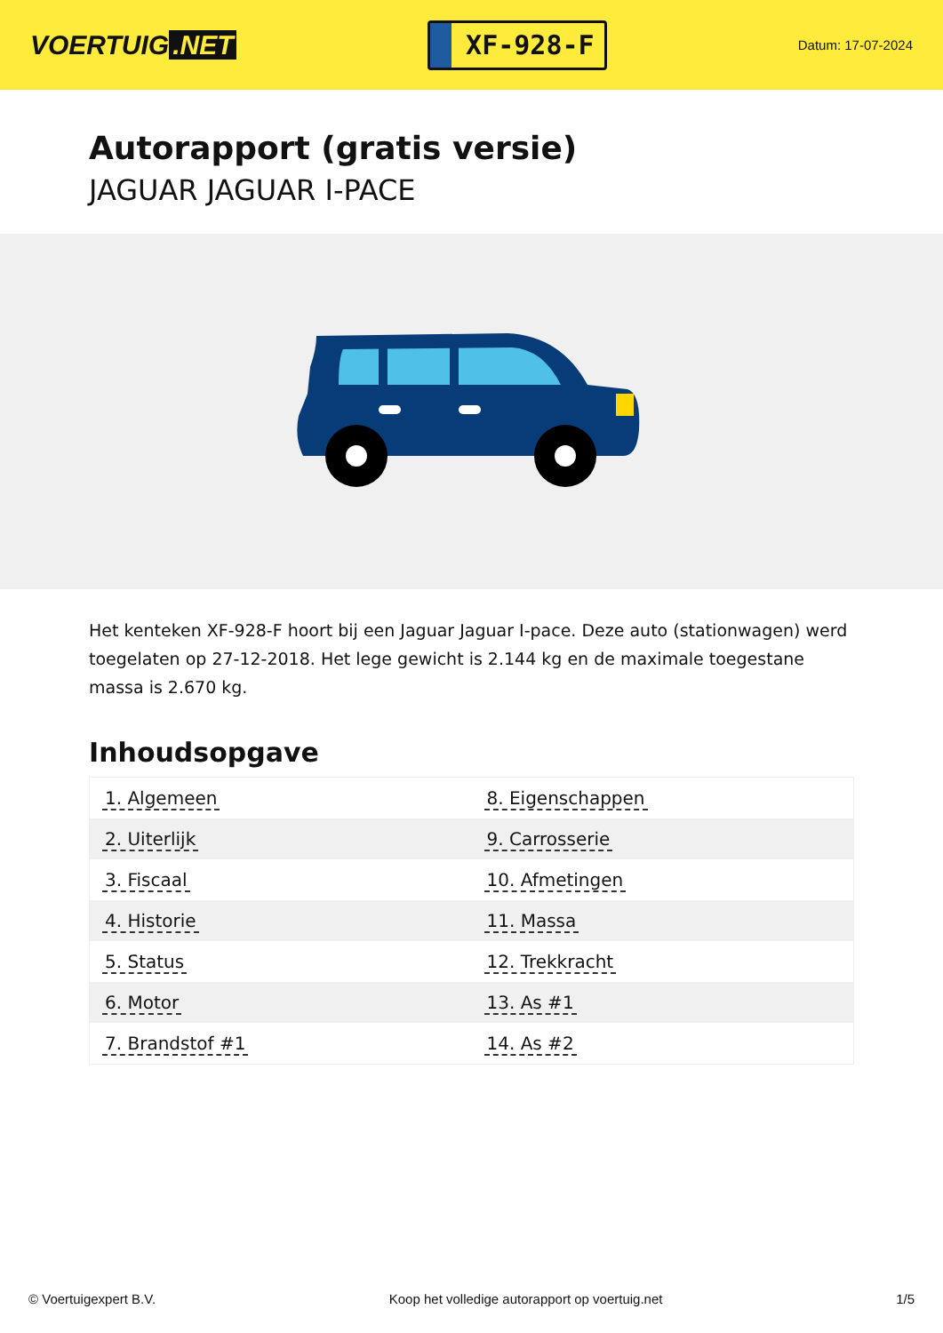VOERTUIG.NET
XF-928-F
Datum: 17-07-2024
Autorapport (gratis versie)
JAGUAR JAGUAR I-PACE
Het kenteken XF-928-F hoort bij een Jaguar Jaguar I-pace. Deze auto (stationwagen) werd toegelaten op 27-12-2018. Het lege gewicht is 2.144 kg en de maximale toegestane massa is 2.670 kg.
Inhoudsopgave
| 1. Algemeen | 8. Eigenschappen |
| 2. Uiterlijk | 9. Carrosserie |
| 3. Fiscaal | 10. Afmetingen |
| 4. Historie | 11. Massa |
| 5. Status | 12. Trekkracht |
| 6. Motor | 13. As #1 |
| 7. Brandstof #1 | 14. As #2 |
© Voertuigexpert B.V. Koop het volledige autorapport op voertuig.net 1/5